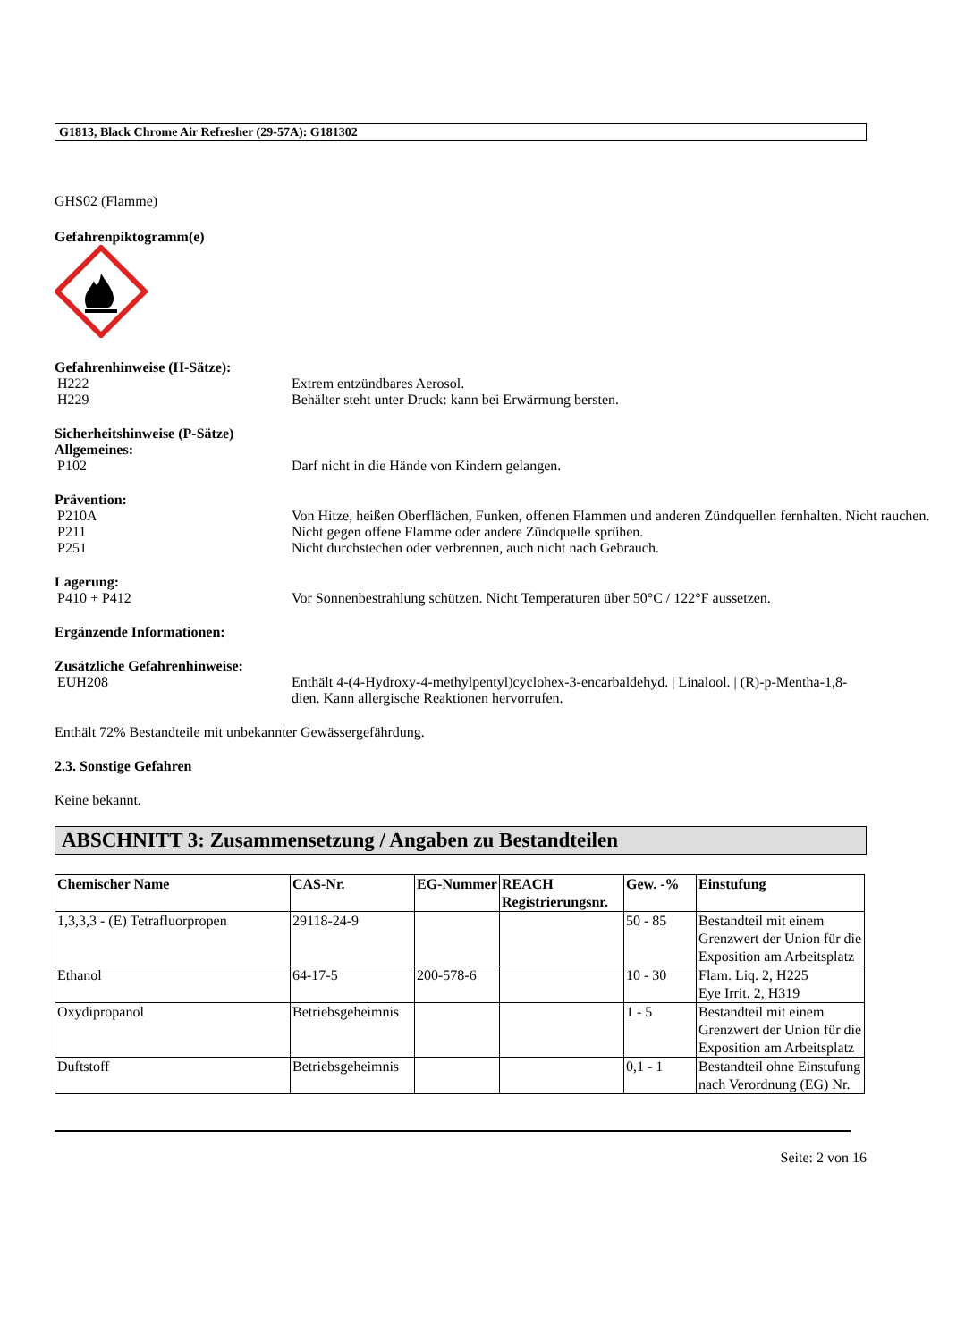G1813, Black Chrome Air Refresher (29-57A): G181302
GHS02 (Flamme)
Gefahrenpiktogramm(e)
Gefahrenhinweise (H-Sätze):
H222 Extrem entzündbares Aerosol.
H229 Behälter steht unter Druck: kann bei Erwärmung bersten.
Sicherheitshinweise (P-Sätze)
Allgemeines:
P102 Darf nicht in die Hände von Kindern gelangen.
Prävention:
P210A Von Hitze, heißen Oberflächen, Funken, offenen Flammen und anderen Zündquellen fernhalten. Nicht rauchen.
P211 Nicht gegen offene Flamme oder andere Zündquelle sprühen.
P251 Nicht durchstechen oder verbrennen, auch nicht nach Gebrauch.
Lagerung:
P410 + P412 Vor Sonnenbestrahlung schützen. Nicht Temperaturen über 50°C / 122°F aussetzen.
Ergänzende Informationen:
Zusätzliche Gefahrenhinweise:
EUH208 Enthält 4-(4-Hydroxy-4-methylpentyl)cyclohex-3-encarbaldehyd. | Linalool. | (R)-p-Mentha-1,8-dien. Kann allergische Reaktionen hervorrufen.
Enthält 72% Bestandteile mit unbekannter Gewässergefährdung.
2.3. Sonstige Gefahren
Keine bekannt.
ABSCHNITT 3: Zusammensetzung / Angaben zu Bestandteilen
| Chemischer Name | CAS-Nr. | EG-Nummer | REACH Registrierungsnr. | Gew. -% | Einstufung |
| --- | --- | --- | --- | --- | --- |
| 1,3,3,3 - (E) Tetrafluorpropen | 29118-24-9 | | | 50 - 85 | Bestandteil mit einem Grenzwert der Union für die Exposition am Arbeitsplatz |
| Ethanol | 64-17-5 | 200-578-6 | | 10 - 30 | Flam. Liq. 2, H225 Eye Irrit. 2, H319 |
| Oxydipropanol | Betriebsgeheimnis | | | 1 - 5 | Bestandteil mit einem Grenzwert der Union für die Exposition am Arbeitsplatz |
| Duftstoff | Betriebsgeheimnis | | | 0,1 - 1 | Bestandteil ohne Einstufung nach Verordnung (EG) Nr. |
Seite: 2 von 16